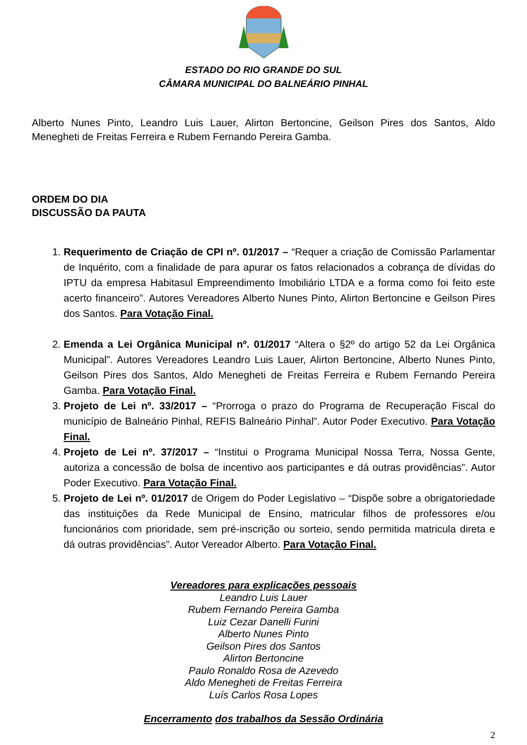ESTADO DO RIO GRANDE DO SUL
CÂMARA MUNICIPAL DO BALNEÁRIO PINHAL
Alberto Nunes Pinto, Leandro Luis Lauer, Alirton Bertoncine, Geilson Pires dos Santos, Aldo Menegheti de Freitas Ferreira e Rubem Fernando Pereira Gamba.
ORDEM DO DIA
DISCUSSÃO DA PAUTA
1. Requerimento de Criação de CPI nº. 01/2017 – “Requer a criação de Comissão Parlamentar de Inquérito, com a finalidade de para apurar os fatos relacionados a cobrança de dívidas do IPTU da empresa Habitasul Empreendimento Imobiliário LTDA e a forma como foi feito este acerto financeiro”. Autores Vereadores Alberto Nunes Pinto, Alirton Bertoncine e Geilson Pires dos Santos. Para Votação Final.
2. Emenda a Lei Orgânica Municipal nº. 01/2017 “Altera o §2º do artigo 52 da Lei Orgânica Municipal”. Autores Vereadores Leandro Luis Lauer, Alirton Bertoncine, Alberto Nunes Pinto, Geilson Pires dos Santos, Aldo Menegheti de Freitas Ferreira e Rubem Fernando Pereira Gamba. Para Votação Final.
3. Projeto de Lei nº. 33/2017 – “Prorroga o prazo do Programa de Recuperação Fiscal do município de Balneário Pinhal, REFIS Balneário Pinhal”. Autor Poder Executivo. Para Votação Final.
4. Projeto de Lei nº. 37/2017 – “Institui o Programa Municipal Nossa Terra, Nossa Gente, autoriza a concessão de bolsa de incentivo aos participantes e dá outras providências”. Autor Poder Executivo. Para Votação Final.
5. Projeto de Lei nº. 01/2017 de Origem do Poder Legislativo – “Dispõe sobre a obrigatoriedade das instituições da Rede Municipal de Ensino, matricular filhos de professores e/ou funcionários com prioridade, sem pré-inscrição ou sorteio, sendo permitida matricula direta e dá outras providências”. Autor Vereador Alberto. Para Votação Final.
Vereadores para explicações pessoais
Leandro Luis Lauer
Rubem Fernando Pereira Gamba
Luiz Cezar Danelli Furini
Alberto Nunes Pinto
Geilson Pires dos Santos
Alirton Bertoncine
Paulo Ronaldo Rosa de Azevedo
Aldo Menegheti de Freitas Ferreira
Luís Carlos Rosa Lopes
Encerramento dos trabalhos da Sessão Ordinária
2